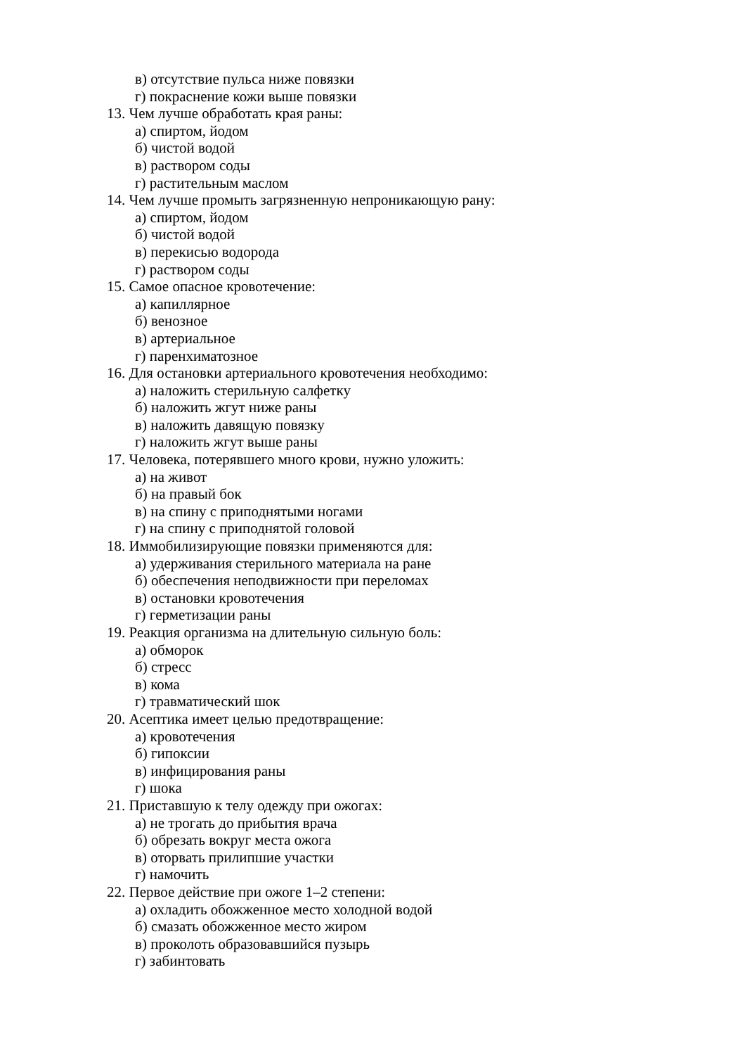в) отсутствие пульса ниже повязки
г) покраснение кожи выше повязки
13. Чем лучше обработать края раны:
а) спиртом, йодом
б) чистой водой
в) раствором соды
г) растительным маслом
14. Чем лучше промыть загрязненную непроникающую рану:
а) спиртом, йодом
б) чистой водой
в) перекисью водорода
г) раствором соды
15. Самое опасное кровотечение:
а) капиллярное
б) венозное
в) артериальное
г) паренхиматозное
16. Для остановки артериального кровотечения необходимо:
а) наложить стерильную салфетку
б) наложить жгут ниже раны
в) наложить давящую повязку
г) наложить жгут выше раны
17. Человека, потерявшего много крови, нужно уложить:
а) на живот
б) на правый бок
в) на спину с приподнятыми ногами
г) на спину с приподнятой головой
18. Иммобилизирующие повязки применяются для:
а) удерживания стерильного материала на ране
б) обеспечения неподвижности при переломах
в) остановки кровотечения
г) герметизации раны
19. Реакция организма на длительную сильную боль:
а) обморок
б) стресс
в) кома
г) травматический шок
20. Асептика имеет целью предотвращение:
а) кровотечения
б) гипоксии
в) инфицирования раны
г) шока
21. Приставшую к телу одежду при ожогах:
а) не трогать до прибытия врача
б) обрезать вокруг места ожога
в) оторвать прилипшие участки
г) намочить
22. Первое действие при ожоге 1–2 степени:
а) охладить обожженное место холодной водой
б) смазать обожженное место жиром
в) проколоть образовавшийся пузырь
г) забинтовать